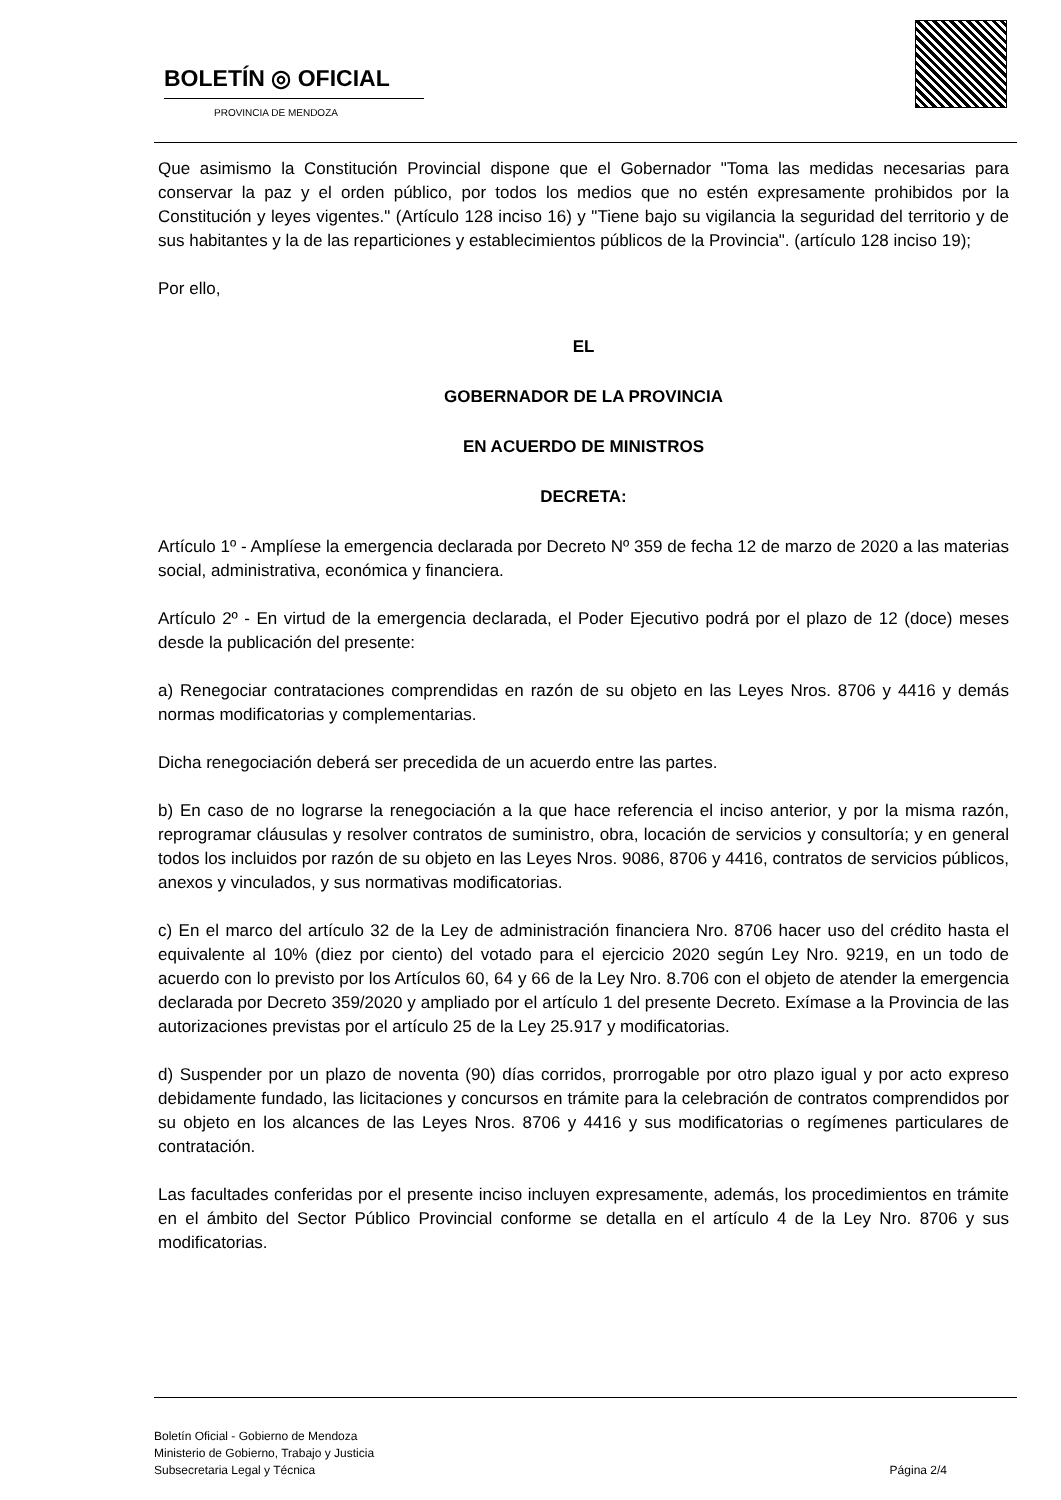BOLETÍN ◎ OFICIAL
PROVINCIA DE MENDOZA
Que asimismo la Constitución Provincial dispone que el Gobernador "Toma las medidas necesarias para conservar la paz y el orden público, por todos los medios que no estén expresamente prohibidos por la Constitución y leyes vigentes." (Artículo 128 inciso 16) y "Tiene bajo su vigilancia la seguridad del territorio y de sus habitantes y la de las reparticiones y establecimientos públicos de la Provincia". (artículo 128 inciso 19);
Por ello,
EL
GOBERNADOR DE LA PROVINCIA
EN ACUERDO DE MINISTROS
DECRETA:
Artículo 1º - Amplíese la emergencia declarada por Decreto Nº 359 de fecha 12 de marzo de 2020 a las materias social, administrativa, económica y financiera.
Artículo 2º - En virtud de la emergencia declarada, el Poder Ejecutivo podrá por el plazo de 12 (doce) meses desde la publicación del presente:
a) Renegociar contrataciones comprendidas en razón de su objeto en las Leyes Nros. 8706 y 4416 y demás normas modificatorias y complementarias.
Dicha renegociación deberá ser precedida de un acuerdo entre las partes.
b) En caso de no lograrse la renegociación a la que hace referencia el inciso anterior, y por la misma razón, reprogramar cláusulas y resolver contratos de suministro, obra, locación de servicios y consultoría; y en general todos los incluidos por razón de su objeto en las Leyes Nros. 9086, 8706 y 4416, contratos de servicios públicos, anexos y vinculados, y sus normativas modificatorias.
c) En el marco del artículo 32 de la Ley de administración financiera Nro. 8706 hacer uso del crédito hasta el equivalente al 10% (diez por ciento) del votado para el ejercicio 2020 según Ley Nro. 9219, en un todo de acuerdo con lo previsto por los Artículos 60, 64 y 66 de la Ley Nro. 8.706 con el objeto de atender la emergencia declarada por Decreto 359/2020 y ampliado por el artículo 1 del presente Decreto. Exímase a la Provincia de las autorizaciones previstas por el artículo 25 de la Ley 25.917 y modificatorias.
d) Suspender por un plazo de noventa (90) días corridos, prorrogable por otro plazo igual y por acto expreso debidamente fundado, las licitaciones y concursos en trámite para la celebración de contratos comprendidos por su objeto en los alcances de las Leyes Nros. 8706 y 4416 y sus modificatorias o regímenes particulares de contratación.
Las facultades conferidas por el presente inciso incluyen expresamente, además, los procedimientos en trámite en el ámbito del Sector Público Provincial conforme se detalla en el artículo 4 de la Ley Nro. 8706 y sus modificatorias.
Boletín Oficial - Gobierno de Mendoza
Ministerio de Gobierno, Trabajo y Justicia
Subsecretaria Legal y Técnica
Página 2/4